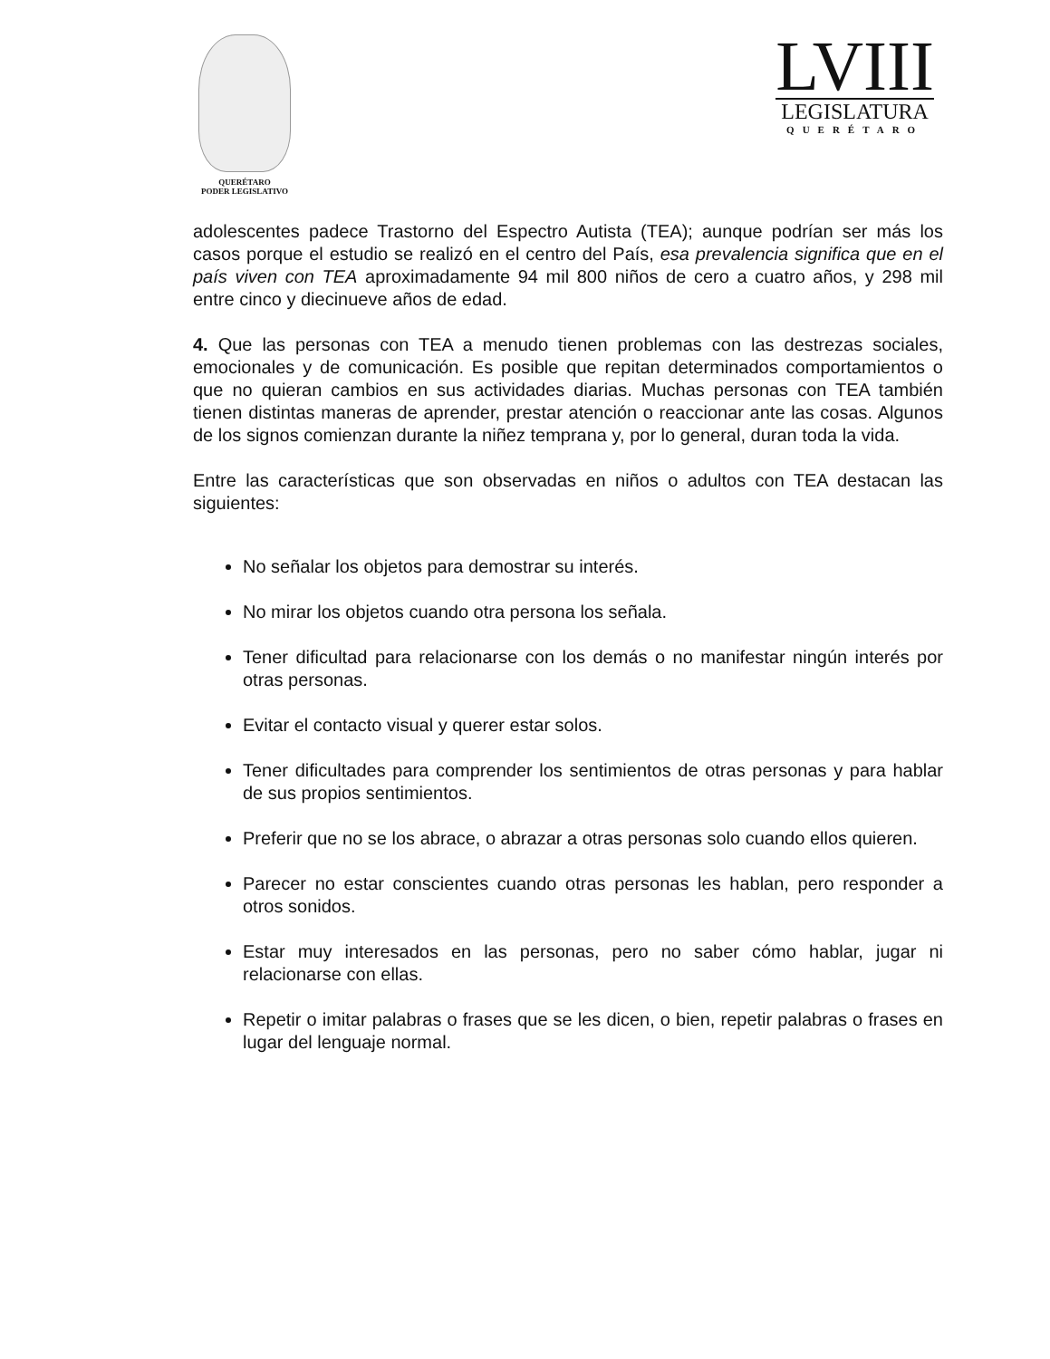QUERÉTARO
PODER LEGISLATIVO
LVIII
LEGISLATURA
QUERÉTARO
adolescentes padece Trastorno del Espectro Autista (TEA); aunque podrían ser más los casos porque el estudio se realizó en el centro del País, esa prevalencia significa que en el país viven con TEA aproximadamente 94 mil 800 niños de cero a cuatro años, y 298 mil entre cinco y diecinueve años de edad.
4. Que las personas con TEA a menudo tienen problemas con las destrezas sociales, emocionales y de comunicación. Es posible que repitan determinados comportamientos o que no quieran cambios en sus actividades diarias. Muchas personas con TEA también tienen distintas maneras de aprender, prestar atención o reaccionar ante las cosas. Algunos de los signos comienzan durante la niñez temprana y, por lo general, duran toda la vida.
Entre las características que son observadas en niños o adultos con TEA destacan las siguientes:
No señalar los objetos para demostrar su interés.
No mirar los objetos cuando otra persona los señala.
Tener dificultad para relacionarse con los demás o no manifestar ningún interés por otras personas.
Evitar el contacto visual y querer estar solos.
Tener dificultades para comprender los sentimientos de otras personas y para hablar de sus propios sentimientos.
Preferir que no se los abrace, o abrazar a otras personas solo cuando ellos quieren.
Parecer no estar conscientes cuando otras personas les hablan, pero responder a otros sonidos.
Estar muy interesados en las personas, pero no saber cómo hablar, jugar ni relacionarse con ellas.
Repetir o imitar palabras o frases que se les dicen, o bien, repetir palabras o frases en lugar del lenguaje normal.